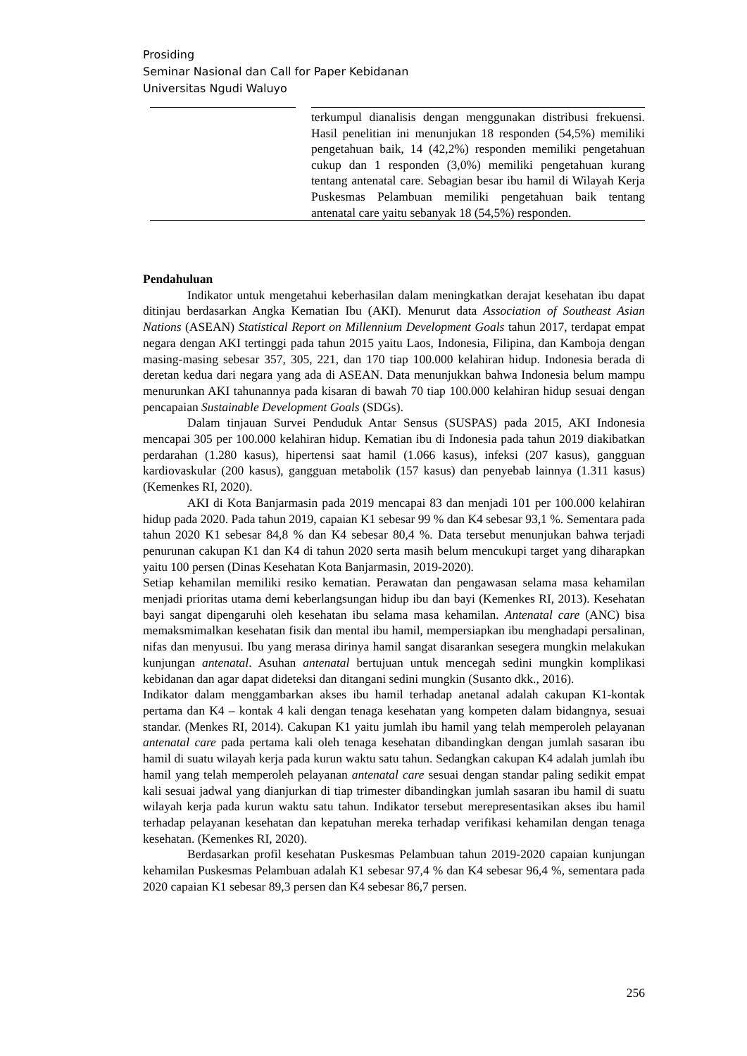Prosiding
Seminar Nasional dan Call for Paper Kebidanan
Universitas Ngudi Waluyo
terkumpul dianalisis dengan menggunakan distribusi frekuensi. Hasil penelitian ini menunjukan 18 responden (54,5%) memiliki pengetahuan baik, 14 (42,2%) responden memiliki pengetahuan cukup dan 1 responden (3,0%) memiliki pengetahuan kurang tentang antenatal care. Sebagian besar ibu hamil di Wilayah Kerja Puskesmas Pelambuan memiliki pengetahuan baik tentang antenatal care yaitu sebanyak 18 (54,5%) responden.
Pendahuluan
Indikator untuk mengetahui keberhasilan dalam meningkatkan derajat kesehatan ibu dapat ditinjau berdasarkan Angka Kematian Ibu (AKI). Menurut data Association of Southeast Asian Nations (ASEAN) Statistical Report on Millennium Development Goals tahun 2017, terdapat empat negara dengan AKI tertinggi pada tahun 2015 yaitu Laos, Indonesia, Filipina, dan Kamboja dengan masing-masing sebesar 357, 305, 221, dan 170 tiap 100.000 kelahiran hidup. Indonesia berada di deretan kedua dari negara yang ada di ASEAN. Data menunjukkan bahwa Indonesia belum mampu menurunkan AKI tahunannya pada kisaran di bawah 70 tiap 100.000 kelahiran hidup sesuai dengan pencapaian Sustainable Development Goals (SDGs).
Dalam tinjauan Survei Penduduk Antar Sensus (SUSPAS) pada 2015, AKI Indonesia mencapai 305 per 100.000 kelahiran hidup. Kematian ibu di Indonesia pada tahun 2019 diakibatkan perdarahan (1.280 kasus), hipertensi saat hamil (1.066 kasus), infeksi (207 kasus), gangguan kardiovaskular (200 kasus), gangguan metabolik (157 kasus) dan penyebab lainnya (1.311 kasus) (Kemenkes RI, 2020).
AKI di Kota Banjarmasin pada 2019 mencapai 83 dan menjadi 101 per 100.000 kelahiran hidup pada 2020. Pada tahun 2019, capaian K1 sebesar 99 % dan K4 sebesar 93,1 %. Sementara pada tahun 2020 K1 sebesar 84,8 % dan K4 sebesar 80,4 %. Data tersebut menunjukan bahwa terjadi penurunan cakupan K1 dan K4 di tahun 2020 serta masih belum mencukupi target yang diharapkan yaitu 100 persen (Dinas Kesehatan Kota Banjarmasin, 2019-2020).
Setiap kehamilan memiliki resiko kematian. Perawatan dan pengawasan selama masa kehamilan menjadi prioritas utama demi keberlangsungan hidup ibu dan bayi (Kemenkes RI, 2013). Kesehatan bayi sangat dipengaruhi oleh kesehatan ibu selama masa kehamilan. Antenatal care (ANC) bisa memaksmimalkan kesehatan fisik dan mental ibu hamil, mempersiapkan ibu menghadapi persalinan, nifas dan menyusui. Ibu yang merasa dirinya hamil sangat disarankan sesegera mungkin melakukan kunjungan antenatal. Asuhan antenatal bertujuan untuk mencegah sedini mungkin komplikasi kebidanan dan agar dapat dideteksi dan ditangani sedini mungkin (Susanto dkk., 2016).
Indikator dalam menggambarkan akses ibu hamil terhadap anetanal adalah cakupan K1-kontak pertama dan K4 – kontak 4 kali dengan tenaga kesehatan yang kompeten dalam bidangnya, sesuai standar. (Menkes RI, 2014). Cakupan K1 yaitu jumlah ibu hamil yang telah memperoleh pelayanan antenatal care pada pertama kali oleh tenaga kesehatan dibandingkan dengan jumlah sasaran ibu hamil di suatu wilayah kerja pada kurun waktu satu tahun. Sedangkan cakupan K4 adalah jumlah ibu hamil yang telah memperoleh pelayanan antenatal care sesuai dengan standar paling sedikit empat kali sesuai jadwal yang dianjurkan di tiap trimester dibandingkan jumlah sasaran ibu hamil di suatu wilayah kerja pada kurun waktu satu tahun. Indikator tersebut merepresentasikan akses ibu hamil terhadap pelayanan kesehatan dan kepatuhan mereka terhadap verifikasi kehamilan dengan tenaga kesehatan. (Kemenkes RI, 2020).
Berdasarkan profil kesehatan Puskesmas Pelambuan tahun 2019-2020 capaian kunjungan kehamilan Puskesmas Pelambuan adalah K1 sebesar 97,4 % dan K4 sebesar 96,4 %, sementara pada 2020 capaian K1 sebesar 89,3 persen dan K4 sebesar 86,7 persen.
256